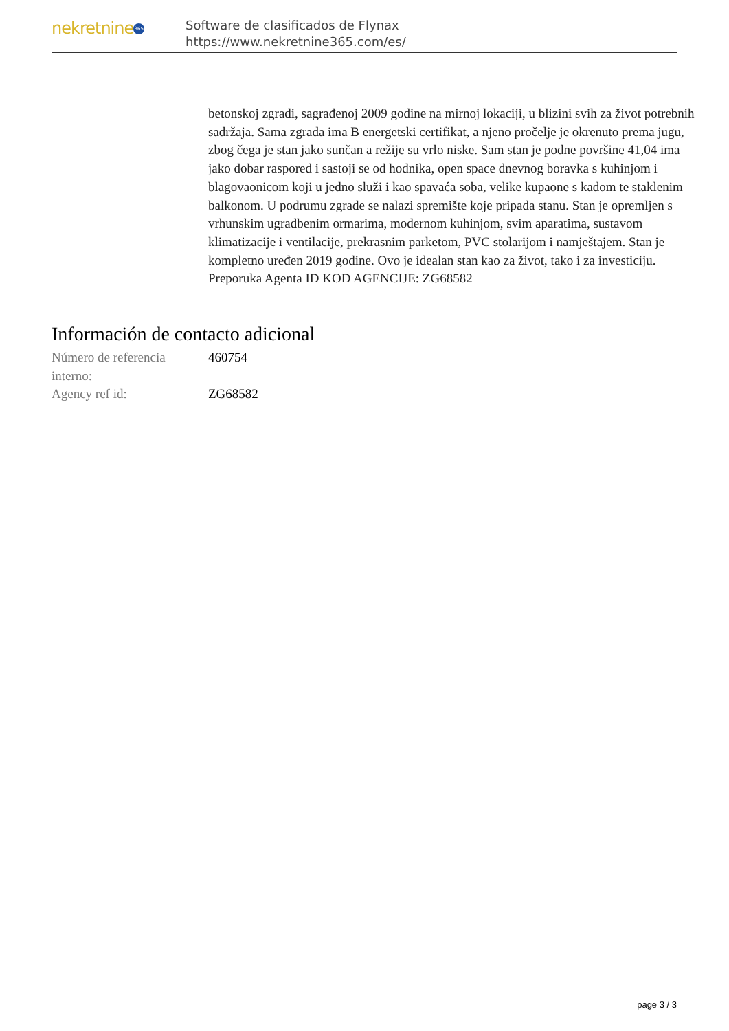nekretnine 365
Software de clasificados de Flynax
https://www.nekretnine365.com/es/
betonskoj zgradi, sagrađenoj 2009 godine na mirnoj lokaciji, u blizini svih za život potrebnih sadržaja. Sama zgrada ima B energetski certifikat, a njeno pročelje je okrenuto prema jugu, zbog čega je stan jako sunčan a režije su vrlo niske. Sam stan je podne površine 41,04 ima jako dobar raspored i sastoji se od hodnika, open space dnevnog boravka s kuhinjom i blagovaonicom koji u jedno služi i kao spavaća soba, velike kupaone s kadom te staklenim balkonom. U podrumu zgrade se nalazi spremište koje pripada stanu. Stan je opremljen s vrhunskim ugradbenim ormarima, modernom kuhinjom, svim aparatima, sustavom klimatizacije i ventilacije, prekrasnim parketom, PVC stolarijom i namještajem. Stan je kompletno uređen 2019 godine. Ovo je idealan stan kao za život, tako i za investiciju. Preporuka Agenta ID KOD AGENCIJE: ZG68582
Información de contacto adicional
| Número de referencia interno: | 460754 |
| Agency ref id: | ZG68582 |
page 3 / 3